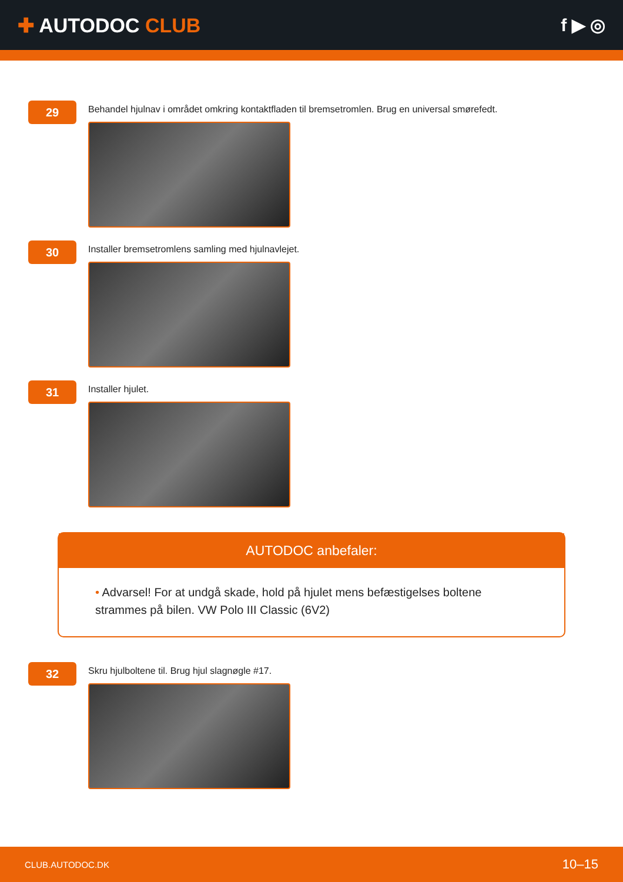✚ AUTODOC CLUB f ▶ ◎
29
Behandel hjulnav i området omkring kontaktfladen til bremsetromlen. Brug en universal smørefedt.
30
Installer bremsetromlens samling med hjulnavlejet.
31
Installer hjulet.
AUTODOC anbefaler:
• Advarsel! For at undgå skade, hold på hjulet mens befæstigelses boltene strammes på bilen. VW Polo III Classic (6V2)
32
Skru hjulboltene til. Brug hjul slagnøgle #17.
CLUB.AUTODOC.DK 10–15